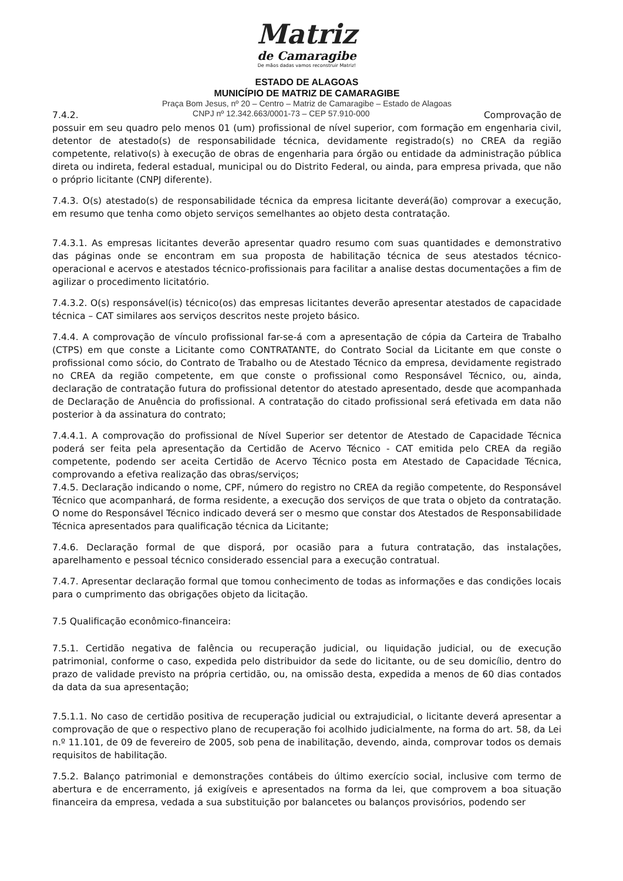Matriz
de Camaragibe
De mãos dadas vamos reconstruir Matriz!
ESTADO DE ALAGOAS
MUNICÍPIO DE MATRIZ DE CAMARAGIBE
Praça Bom Jesus, nº 20 – Centro – Matriz de Camaragibe – Estado de Alagoas
7.4.2. CNPJ nº 12.342.663/0001-73 – CEP 57.910-000 Comprovação de
possuir em seu quadro pelo menos 01 (um) profissional de nível superior, com formação em engenharia civil, detentor de atestado(s) de responsabilidade técnica, devidamente registrado(s) no CREA da região competente, relativo(s) à execução de obras de engenharia para órgão ou entidade da administração pública direta ou indireta, federal estadual, municipal ou do Distrito Federal, ou ainda, para empresa privada, que não o próprio licitante (CNPJ diferente).
7.4.3. O(s) atestado(s) de responsabilidade técnica da empresa licitante deverá(ão) comprovar a execução, em resumo que tenha como objeto serviços semelhantes ao objeto desta contratação.
7.4.3.1. As empresas licitantes deverão apresentar quadro resumo com suas quantidades e demonstrativo das páginas onde se encontram em sua proposta de habilitação técnica de seus atestados técnico-operacional e acervos e atestados técnico-profissionais para facilitar a analise destas documentações a fim de agilizar o procedimento licitatório.
7.4.3.2. O(s) responsável(is) técnico(os) das empresas licitantes deverão apresentar atestados de capacidade técnica – CAT similares aos serviços descritos neste projeto básico.
7.4.4. A comprovação de vínculo profissional far-se-á com a apresentação de cópia da Carteira de Trabalho (CTPS) em que conste a Licitante como CONTRATANTE, do Contrato Social da Licitante em que conste o profissional como sócio, do Contrato de Trabalho ou de Atestado Técnico da empresa, devidamente registrado no CREA da região competente, em que conste o profissional como Responsável Técnico, ou, ainda, declaração de contratação futura do profissional detentor do atestado apresentado, desde que acompanhada de Declaração de Anuência do profissional. A contratação do citado profissional será efetivada em data não posterior à da assinatura do contrato;
7.4.4.1. A comprovação do profissional de Nível Superior ser detentor de Atestado de Capacidade Técnica poderá ser feita pela apresentação da Certidão de Acervo Técnico - CAT emitida pelo CREA da região competente, podendo ser aceita Certidão de Acervo Técnico posta em Atestado de Capacidade Técnica, comprovando a efetiva realização das obras/serviços;
7.4.5. Declaração indicando o nome, CPF, número do registro no CREA da região competente, do Responsável Técnico que acompanhará, de forma residente, a execução dos serviços de que trata o objeto da contratação. O nome do Responsável Técnico indicado deverá ser o mesmo que constar dos Atestados de Responsabilidade Técnica apresentados para qualificação técnica da Licitante;
7.4.6. Declaração formal de que disporá, por ocasião para a futura contratação, das instalações, aparelhamento e pessoal técnico considerado essencial para a execução contratual.
7.4.7. Apresentar declaração formal que tomou conhecimento de todas as informações e das condições locais para o cumprimento das obrigações objeto da licitação.
7.5 Qualificação econômico-financeira:
7.5.1. Certidão negativa de falência ou recuperação judicial, ou liquidação judicial, ou de execução patrimonial, conforme o caso, expedida pelo distribuidor da sede do licitante, ou de seu domicílio, dentro do prazo de validade previsto na própria certidão, ou, na omissão desta, expedida a menos de 60 dias contados da data da sua apresentação;
7.5.1.1. No caso de certidão positiva de recuperação judicial ou extrajudicial, o licitante deverá apresentar a comprovação de que o respectivo plano de recuperação foi acolhido judicialmente, na forma do art. 58, da Lei n.º 11.101, de 09 de fevereiro de 2005, sob pena de inabilitação, devendo, ainda, comprovar todos os demais requisitos de habilitação.
7.5.2. Balanço patrimonial e demonstrações contábeis do último exercício social, inclusive com termo de abertura e de encerramento, já exigíveis e apresentados na forma da lei, que comprovem a boa situação financeira da empresa, vedada a sua substituição por balancetes ou balanços provisórios, podendo ser